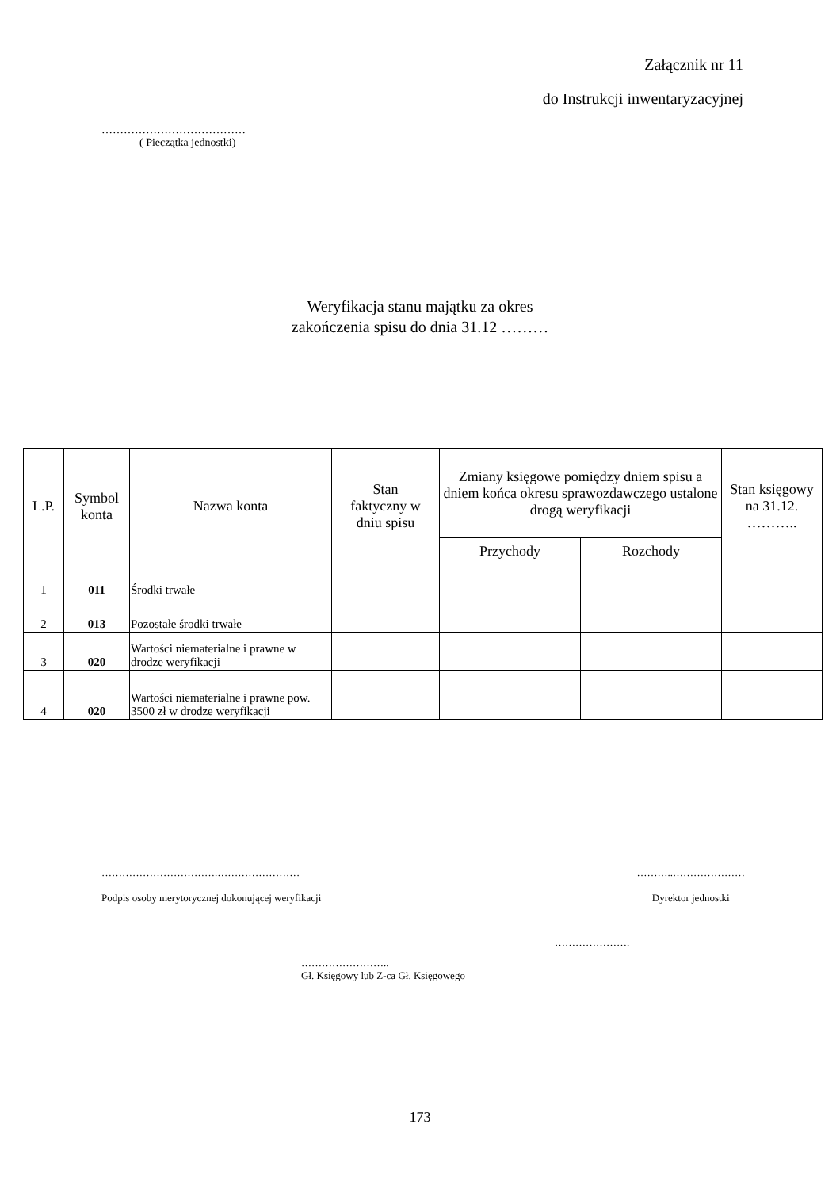Załącznik nr 11
do Instrukcji inwentaryzacyjnej
…………………………………
( Pieczątka jednostki)
Weryfikacja stanu majątku za okres
zakończenia spisu do dnia 31.12 ………
| L.P. | Symbol konta | Nazwa konta | Stan faktyczny w dniu spisu | Zmiany księgowe pomiędzy dniem spisu a dniem końca okresu sprawozdawczego ustalone drogą weryfikacji | | Stan księgowy na 31.12. ……….. |
| --- | --- | --- | --- | --- | --- | --- |
| | | | | Przychody | Rozchody | |
| 1 | 011 | Środki trwałe | | | | |
| 2 | 013 | Pozostałe środki trwałe | | | | |
| 3 | 020 | Wartości niematerialne i prawne w drodze weryfikacji | | | | |
| 4 | 020 | Wartości niematerialne i prawne pow. 3500 zł w drodze weryfikacji | | | | |
…………………………….……………………
Podpis osoby merytorycznej dokonującej weryfikacji
………..…………………
Dyrektor jednostki
………………….
……………………..
Gł. Księgowy lub Z-ca Gł. Księgowego
173